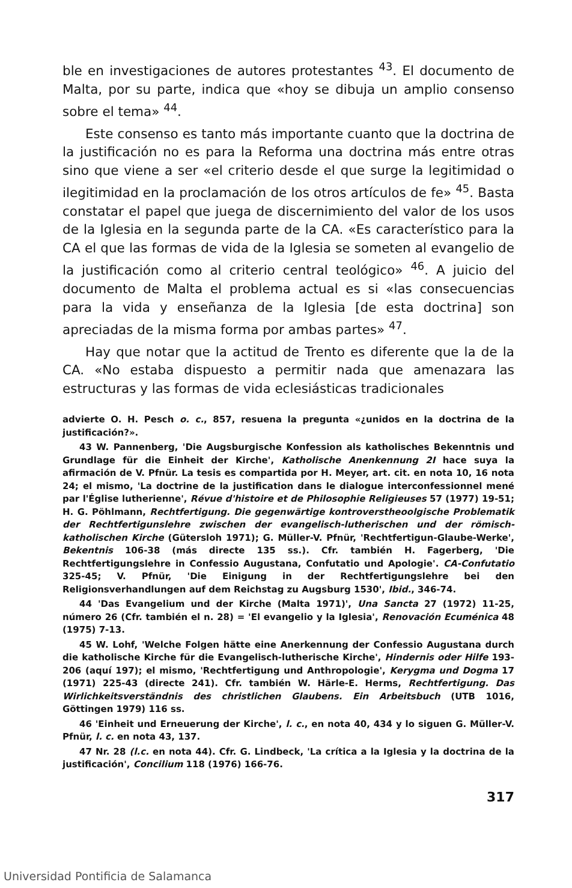ble en investigaciones de autores protestantes <sup>43</sup>. El documento de Malta, por su parte, indica que «hoy se dibuja un amplio consenso sobre el tema» <sup>44</sup>.
Este consenso es tanto más importante cuanto que la doctrina de la justificación no es para la Reforma una doctrina más entre otras sino que viene a ser «el criterio desde el que surge la legitimidad o ilegitimidad en la proclamación de los otros artículos de fe» <sup>45</sup>. Basta constatar el papel que juega de discernimiento del valor de los usos de la Iglesia en la segunda parte de la CA. «Es característico para la CA el que las formas de vida de la Iglesia se someten al evangelio de la justificación como al criterio central teológico» <sup>46</sup>. A juicio del documento de Malta el problema actual es si «las consecuencias para la vida y enseñanza de la Iglesia [de esta doctrina] son apreciadas de la misma forma por ambas partes» <sup>47</sup>.
Hay que notar que la actitud de Trento es diferente que la de la CA. «No estaba dispuesto a permitir nada que amenazara las estructuras y las formas de vida eclesiásticas tradicionales
advierte O. H. Pesch o. c., 857, resuena la pregunta «¿unidos en la doctrina de la justificación?».
43 W. Pannenberg, 'Die Augsburgische Konfession als katholisches Bekenntnis und Grundlage für die Einheit der Kirche', Katholische Anenkennung 2I hace suya la afirmación de V. Pfnür. La tesis es compartida por H. Meyer, art. cit. en nota 10, 16 nota 24; el mismo, 'La doctrine de la justification dans le dialogue interconfessionnel mené par l'Église lutherienne', Révue d'histoire et de Philosophie Religieuses 57 (1977) 19-51; H. G. Pöhlmann, Rechtfertigung. Die gegenwärtige kontroverstheoolgische Problematik der Rechtfertigunslehre zwischen der evangelisch-lutherischen und der römisch-katholischen Kirche (Gütersloh 1971); G. Müller-V. Pfnür, 'Rechtfertigun-Glaube-Werke', Bekentnis 106-38 (más directe 135 ss.). Cfr. también H. Fagerberg, 'Die Rechtfertigungslehre in Confessio Augustana, Confutatio und Apologie'. CA-Confutatio 325-45; V. Pfnür, 'Die Einigung in der Rechtfertigungslehre bei den Religionsverhandlungen auf dem Reichstag zu Augsburg 1530', Ibid., 346-74.
44 'Das Evangelium und der Kirche (Malta 1971)', Una Sancta 27 (1972) 11-25, número 26 (Cfr. también el n. 28) = 'El evangelio y la Iglesia', Renovación Ecuménica 48 (1975) 7-13.
45 W. Lohf, 'Welche Folgen hätte eine Anerkennung der Confessio Augustana durch die katholische Kirche für die Evangelisch-lutherische Kirche', Hindernis oder Hilfe 193-206 (aquí 197); el mismo, 'Rechtfertigung und Anthropologie', Kerygma und Dogma 17 (1971) 225-43 (directe 241). Cfr. también W. Härle-E. Herms, Rechtfertigung. Das Wirlichkeitsverständnis des christlichen Glaubens. Ein Arbeitsbuch (UTB 1016, Göttingen 1979) 116 ss.
46 'Einheit und Erneuerung der Kirche', l. c., en nota 40, 434 y lo siguen G. Müller-V. Pfnür, l. c. en nota 43, 137.
47 Nr. 28 (l.c. en nota 44). Cfr. G. Lindbeck, 'La crítica a la Iglesia y la doctrina de la justificación', Concilium 118 (1976) 166-76.
317
Universidad Pontificia de Salamanca